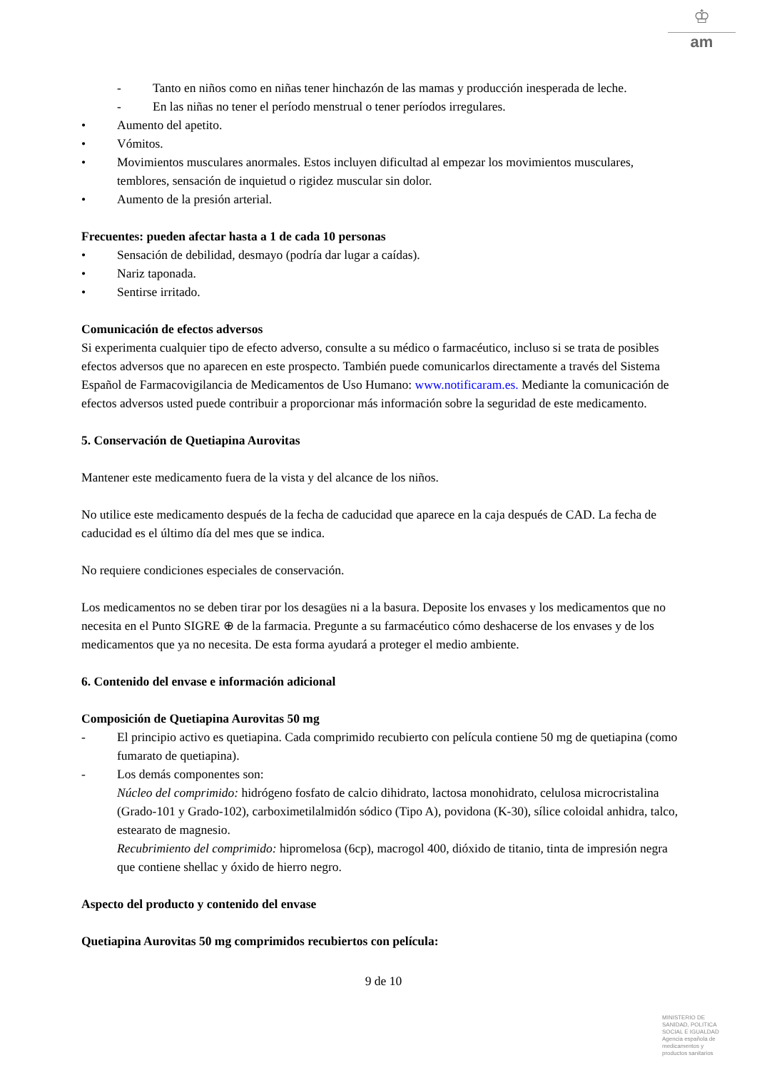♔
am
- Tanto en niños como en niñas tener hinchazón de las mamas y producción inesperada de leche.
- En las niñas no tener el período menstrual o tener períodos irregulares.
• Aumento del apetito.
• Vómitos.
• Movimientos musculares anormales. Estos incluyen dificultad al empezar los movimientos musculares, temblores, sensación de inquietud o rigidez muscular sin dolor.
• Aumento de la presión arterial.
Frecuentes: pueden afectar hasta a 1 de cada 10 personas
• Sensación de debilidad, desmayo (podría dar lugar a caídas).
• Nariz taponada.
• Sentirse irritado.
Comunicación de efectos adversos
Si experimenta cualquier tipo de efecto adverso, consulte a su médico o farmacéutico, incluso si se trata de posibles efectos adversos que no aparecen en este prospecto. También puede comunicarlos directamente a través del Sistema Español de Farmacovigilancia de Medicamentos de Uso Humano: www.notificaram.es. Mediante la comunicación de efectos adversos usted puede contribuir a proporcionar más información sobre la seguridad de este medicamento.
5. Conservación de Quetiapina Aurovitas
Mantener este medicamento fuera de la vista y del alcance de los niños.
No utilice este medicamento después de la fecha de caducidad que aparece en la caja después de CAD. La fecha de caducidad es el último día del mes que se indica.
No requiere condiciones especiales de conservación.
Los medicamentos no se deben tirar por los desagües ni a la basura. Deposite los envases y los medicamentos que no necesita en el Punto SIGRE ⊕ de la farmacia. Pregunte a su farmacéutico cómo deshacerse de los envases y de los medicamentos que ya no necesita. De esta forma ayudará a proteger el medio ambiente.
6. Contenido del envase e información adicional
Composición de Quetiapina Aurovitas 50 mg
- El principio activo es quetiapina. Cada comprimido recubierto con película contiene 50 mg de quetiapina (como fumarato de quetiapina).
- Los demás componentes son:
Núcleo del comprimido: hidrógeno fosfato de calcio dihidrato, lactosa monohidrato, celulosa microcristalina (Grado-101 y Grado-102), carboximetilalmidón sódico (Tipo A), povidona (K-30), sílice coloidal anhidra, talco, estearato de magnesio.
Recubrimiento del comprimido: hipromelosa (6cp), macrogol 400, dióxido de titanio, tinta de impresión negra que contiene shellac y óxido de hierro negro.
Aspecto del producto y contenido del envase
Quetiapina Aurovitas 50 mg comprimidos recubiertos con película:
9 de 10
MINISTERIO DE
SANIDAD, POLITICA
SOCIAL E IGUALDAD
Agencia española de
medicamentos y
productos sanitarios